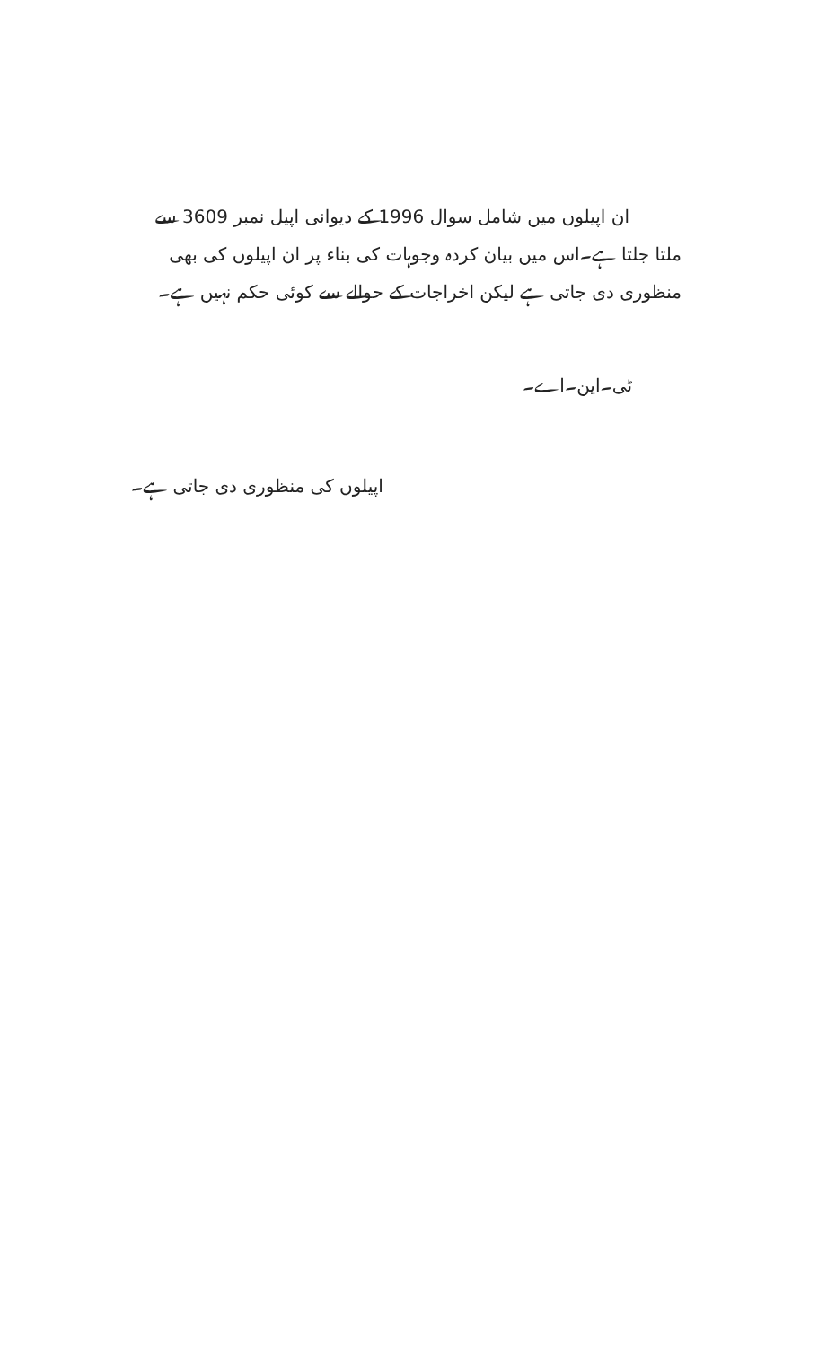ان اپیلوں میں شامل سوال 1996 کے دیوانی اپیل نمبر 3609 سے ملتا جلتا ہے۔اس میں بیان کردہ وجوہات کی بناء پر ان اپیلوں کی بھی منظوری دی جاتی ہے لیکن اخراجات کے حوالے سے کوئی حکم نہیں ہے۔
ٹی۔این۔اے۔
اپیلوں کی منظوری دی جاتی ہے۔